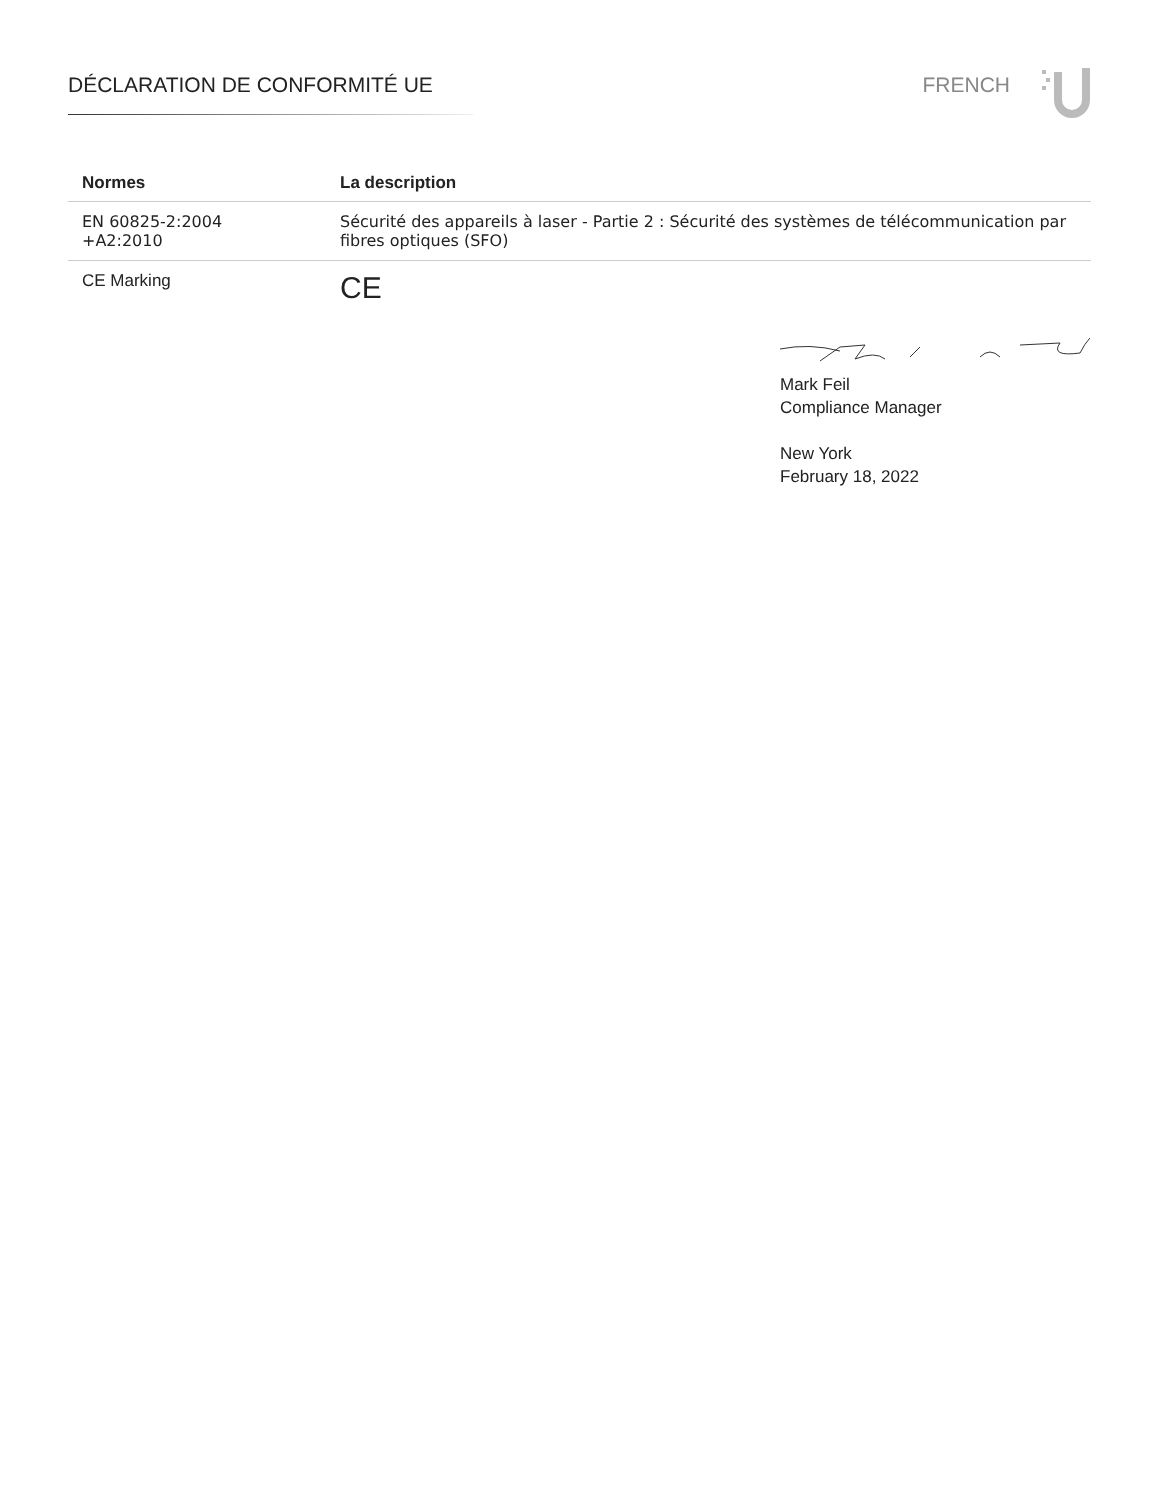DÉCLARATION DE CONFORMITÉ UE FRENCH
| Normes | La description |
| --- | --- |
| EN 60825-2:2004 +A2:2010 | Sécurité des appareils à laser - Partie 2 : Sécurité des systèmes de télécommunication par fibres optiques (SFO) |
| CE Marking | CE |
Mark Feil
Compliance Manager
New York
February 18, 2022